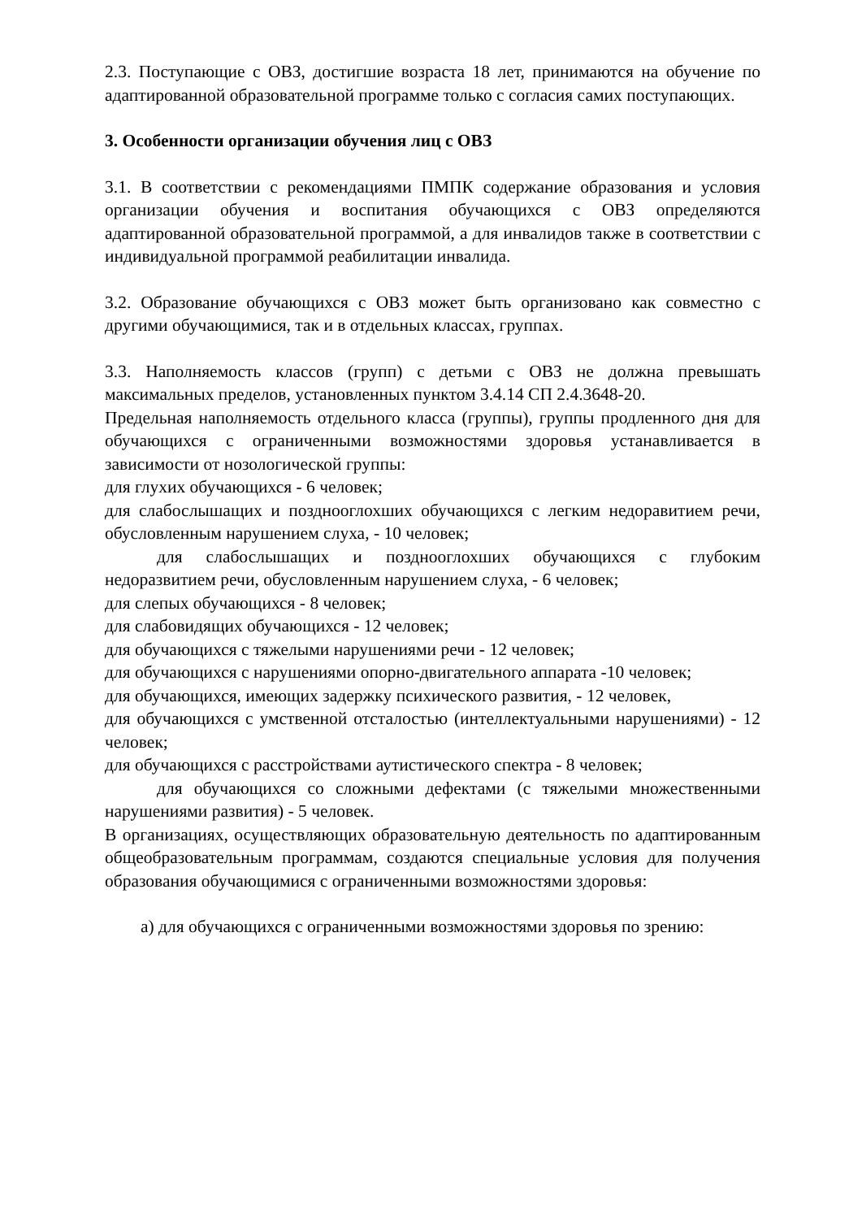2.3. Поступающие с ОВЗ, достигшие возраста 18 лет, принимаются на обучение по адаптированной образовательной программе только с согласия самих поступающих.
3. Особенности организации обучения лиц с ОВЗ
3.1. В соответствии с рекомендациями ПМПК содержание образования и условия организации обучения и воспитания обучающихся с ОВЗ определяются адаптированной образовательной программой, а для инвалидов также в соответствии с индивидуальной программой реабилитации инвалида.
3.2. Образование обучающихся с ОВЗ может быть организовано как совместно с другими обучающимися, так и в отдельных классах, группах.
3.3. Наполняемость классов (групп) с детьми с ОВЗ не должна превышать максимальных пределов, установленных пунктом 3.4.14 СП 2.4.3648-20.
Предельная наполняемость отдельного класса (группы), группы продленного дня для обучающихся с ограниченными возможностями здоровья устанавливается в зависимости от нозологической группы:
для глухих обучающихся - 6 человек;
для слабослышащих и позднооглохших обучающихся с легким недоравитием речи, обусловленным нарушением слуха, - 10 человек;
для слабослышащих и позднооглохших обучающихся с глубоким недоразвитием речи, обусловленным нарушением слуха, - 6 человек;
для слепых обучающихся - 8 человек;
для слабовидящих обучающихся - 12 человек;
для обучающихся с тяжелыми нарушениями речи - 12 человек;
для обучающихся с нарушениями опорно-двигательного аппарата -10 человек;
для обучающихся, имеющих задержку психического развития, - 12 человек,
для обучающихся с умственной отсталостью (интеллектуальными нарушениями) - 12 человек;
для обучающихся с расстройствами аутистического спектра - 8 человек;
для обучающихся со сложными дефектами (с тяжелыми множественными нарушениями развития) - 5 человек.
В организациях, осуществляющих образовательную деятельность по адаптированным общеобразовательным программам, создаются специальные условия для получения образования обучающимися с ограниченными возможностями здоровья:
а) для обучающихся с ограниченными возможностями здоровья по зрению: